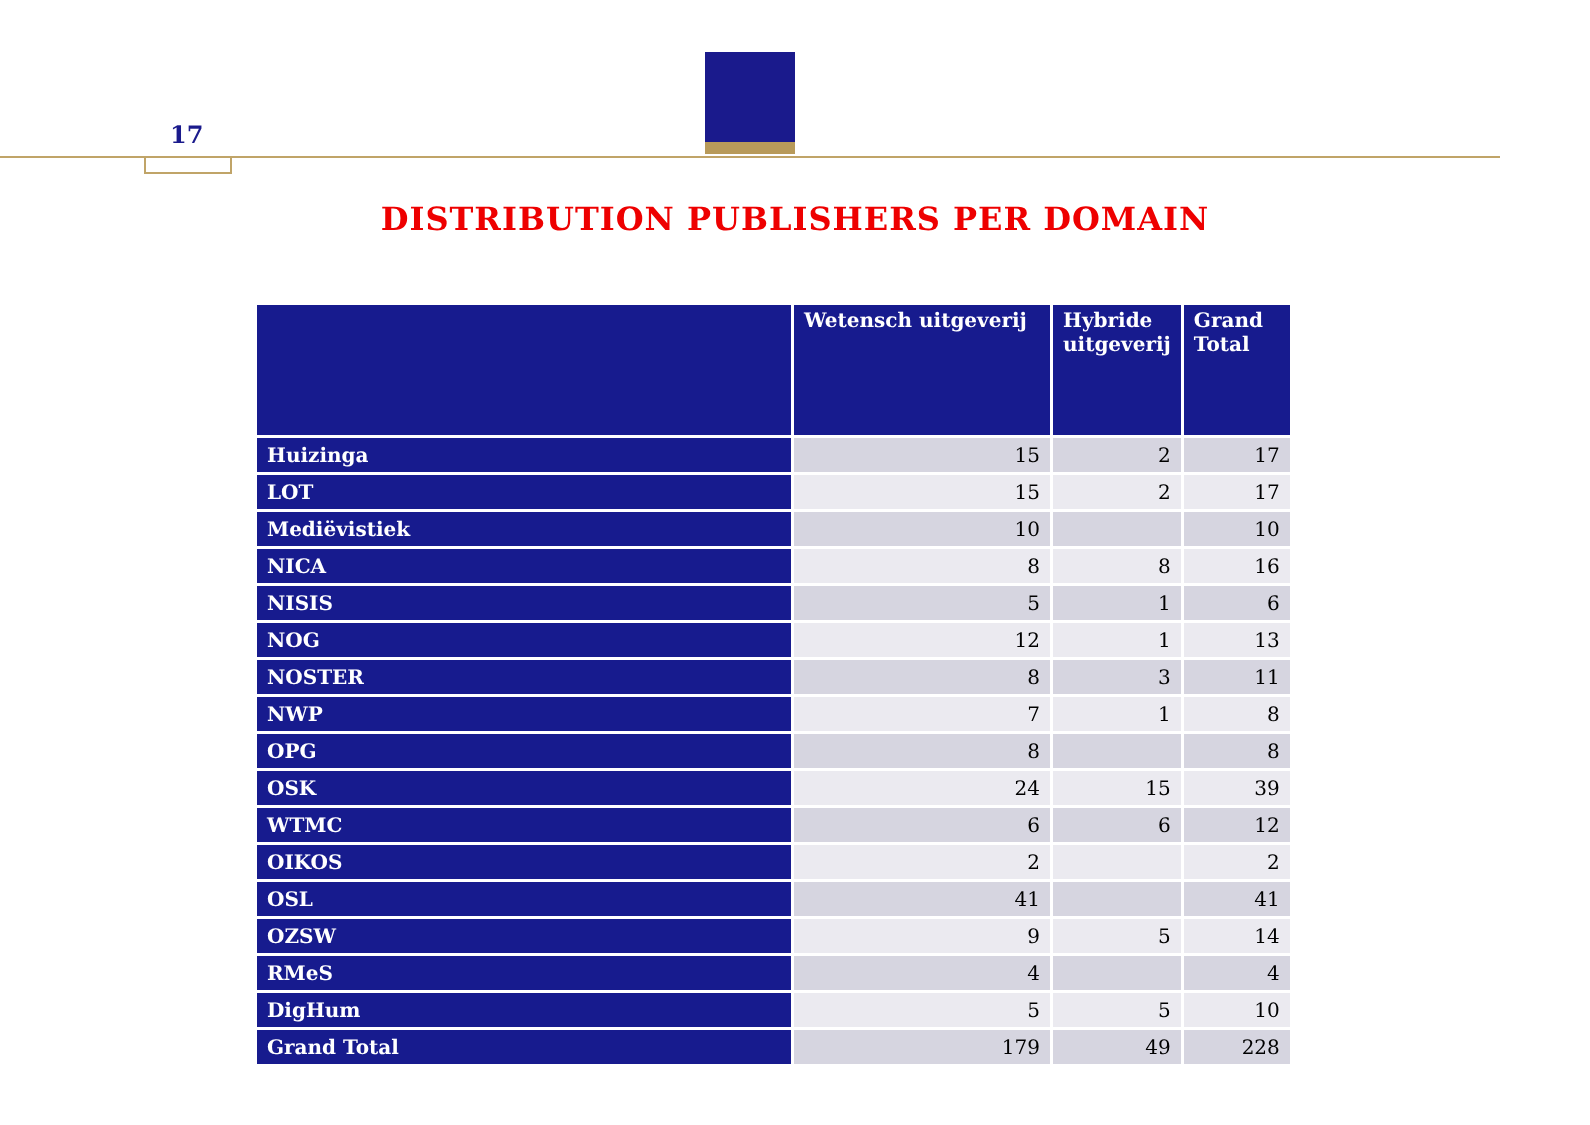17
DISTRIBUTION PUBLISHERS PER DOMAIN
| | Wetensch uitgeverij | Hybride uitgeverij | Grand Total |
| --- | --- | --- | --- |
| Huizinga | 15 | 2 | 17 |
| LOT | 15 | 2 | 17 |
| Mediëvistiek | 10 | | 10 |
| NICA | 8 | 8 | 16 |
| NISIS | 5 | 1 | 6 |
| NOG | 12 | 1 | 13 |
| NOSTER | 8 | 3 | 11 |
| NWP | 7 | 1 | 8 |
| OPG | 8 | | 8 |
| OSK | 24 | 15 | 39 |
| WTMC | 6 | 6 | 12 |
| OIKOS | 2 | | 2 |
| OSL | 41 | | 41 |
| OZSW | 9 | 5 | 14 |
| RMeS | 4 | | 4 |
| DigHum | 5 | 5 | 10 |
| Grand Total | 179 | 49 | 228 |